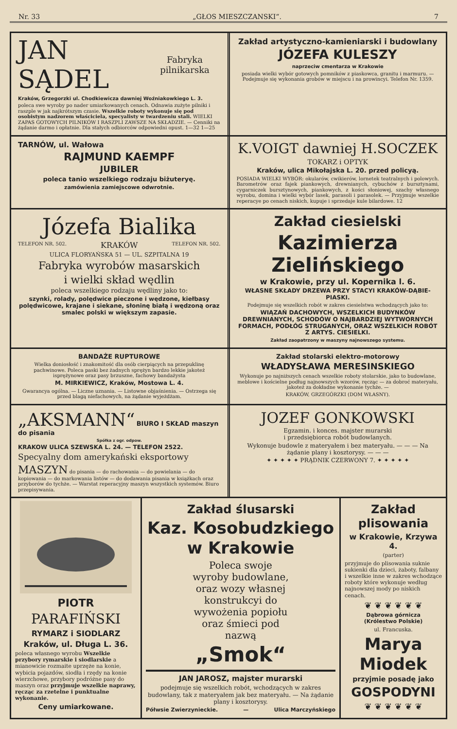Nr. 33 „GŁOS MIESZCZANSKI“. 7
JAN SĄDEL Fabryka pilnikarska
Kraków, Grzegorzki ul. Chodkiewicza dawniej Woźniakowkiego L. 3.
poleca swe wyroby po nader umiarkowanych cenach. Odnawia zużyte pilniki i raszple w jak najkrótszym czasie. Wszelkie roboty wykonuje się pod osobistym nadzorem właściciela, specyalisty w twardzeniu stali. WIELKI ZAPAS GOTOWYCH PILNIKÓW I RASZPLI ZAWSZE NA SKŁADZIE. — Cenniki na żądanie darmo i opłatnie. Dla stałych odbiorców odpowiedni opust. 1—32 1—25
Zakład artystyczno-kamieniarski i budowlany
JÓZEFA KULESZY
naprzeciw cmentarza w Krakowie
posiada wielki wybór gotowych pomników z piaskowca, granitu i marmuru. — Podejmuje się wykonania grobów w miejscu i na prowincyi. Telefon Nr. 1359.
TARNÓW, ul. Wałowa
RAJMUND KAEMPF
JUBILER
poleca tanio wszelkiego rodzaju biżuteryę.
zamówienia zamiejscowe odwrotnie.
K.VOIGT dawniej H.SOCZEK
TOKARZ i OPTYK
Kraków, ulica Mikołajska L. 20. przed policyą.
POSIADA WIELKI WYBÓR: okularów, cwikierów, lornetek teatralnych i polowych. Barometrów oraz fajek piankowych, drewnianych, cybuchów z bursztynami, cygarniczek bursztynowych, piankowych, z kości słoniowej, szachy własnego wyrobu, domina i wielki wybór lasek, parasoli i parasolek. — Przyjmuje wszelkie reperacye po cenach niskich, kupuje i sprzedaje kule bilardowe. 12
Józefa Bialika
TELEFON NR. 502. KRAKÓW TELEFON NR. 502.
ULICA FLORYAŃSKA 51 — UL. SZPITALNA 19
Fabryka wyrobów masarskich
i wielki skład wędlin
poleca wszelkiego rodzaju wędliny jako to:
szynki, rolady, polędwice pieczone i wędzone, kiełbasy polędwicowe, krajane i siekane, słoninę białą i wędzoną oraz smalec polski w większym zapasie.
Zakład ciesielski
Kazimierza Zielińskiego
w Krakowie, przy ul. Kopernika l. 6.
WŁASNE SKŁADY DRZEWA PRZY STACYI KRAKÓW-DĄBIE-PIASKI.
Podejmuje się wszelkich robót w zakres ciesielstwa wchodzących jako to:
WIĄZAŃ DACHOWYCH, WSZELKICH BUDYNKÓW DREWNIANYCH, SCHODÓW O NAJBARDZIEJ WYTWORNYCH FORMACH, PODŁÓG STRUGANYCH, ORAZ WSZELKICH ROBÓT Z ARTYS. CIESIELKI.
Zakład zaopatrzony w maszyny najnowszego systemu.
BANDAŻE RUPTUROWE
Wielka doniosłość i znakomitość dla osób cierpiących na przepuklinę pachwinowe. Poleca paski bez żadnych sprężyn bardzo lekkie jakoteż isprężynowe oraz pasy brzuszne, fachowy bandażysta
M. MIRKIEWICZ, Kraków, Mostowa L. 4.
Gwarancya ogólna. — Liczne uznania. — Listowne objaśnienia. — Ostrzega się przed blagą niefachowych, na żądanie wyjeżdżam.
Zakład stolarski elektro-motorowy
WŁADYSŁAWA MERESINSKIEGO
Wykonuje po najniższych cenach wszelkie roboty stolarskie, jako to budowlane, meblowe i kościelne podług najnowszych wzorów, ręcząc — za dobroć materyału, jakoteż za dokładne wykonanie tychże. —
KRAKÓW, GRZEGÓRZKI (DOM WŁASNY).
„AKSMANN“ BIURO I SKŁAD maszyn do pisania
Spółka z ogr. odpow.
KRAKOW ULICA SZEWSKA L. 24. — TELEFON 2522.
Specyalny dom amerykański eksportowy
MASZYN do pisania — do rachowania — do powielania — do kopiowania — do markowania listów — do dodawania pisania w książkach oraz przyborów do tychże. — Warstat reperacyjny maszyn wszystkich systemów. Biuro przepisywania.
JOZEF GONKOWSKI
Egzamin. i konces. majster murarski
i przedsiębiorca robót budowlanych.
Wykonuje budowle z materyałem i bez materyału. — — — Na żądanie plany i kosztorysy. — — —
✦ ✦ ✦ ✦ ✦ PRĄDNIK CZERWONY 7. ✦ ✦ ✦ ✦ ✦
PIOTR
PARAFIŃSKI
RYMARZ i SIODLARZ
Kraków, ul. Długa L. 36.
poleca własnego wyrobu Wszelkie przybory rymarskie i siodlarskie a mianowicie rozmaite uprzęże na konie, wybicia pojazdów, siodła i rzędy na konie wierzchowe, przybory podróżne pasy do maszyn oraz przyjmuje wszelkie naprawy, ręcząc za rzetelne i punktualne wykonanie.
Ceny umiarkowane.
Zakład ślusarski
Kaz. Kosobudzkiego w Krakowie
Poleca swoje wyroby budowlane, oraz wozy własnej konstrukcyi do wywożenia popiołu oraz śmieci pod nazwą
„Smok“
JAN JAROSZ, majster murarski
podejmuje się wszelkich robót, wchodzących w zakres budowlany, tak z materyałem jak bez materyału. — Na żądanie plany i kosztorysy.
Półwsie Zwierzynieckie. — Ulica Marczyńskiego
Zakład plisowania
w Krakowie, Krzywa 4.
(parter)
przyjmuje do plisowania suknie sukienki dla dzieci, żaboty, falbany i wszelkie inne w zakres wchodzące roboty które wykonuje według najnowszej mody po niskich cenach.
❦ ❦ ❦ ❦ ❦ ❦
Dąbrowa górnicza
(Królestwo Polskie)
ul. Francuska.
Marya Miodek
przyjmie posadę jako
GOSPODYNI
❦ ❦ ❦ ❦ ❦ ❦